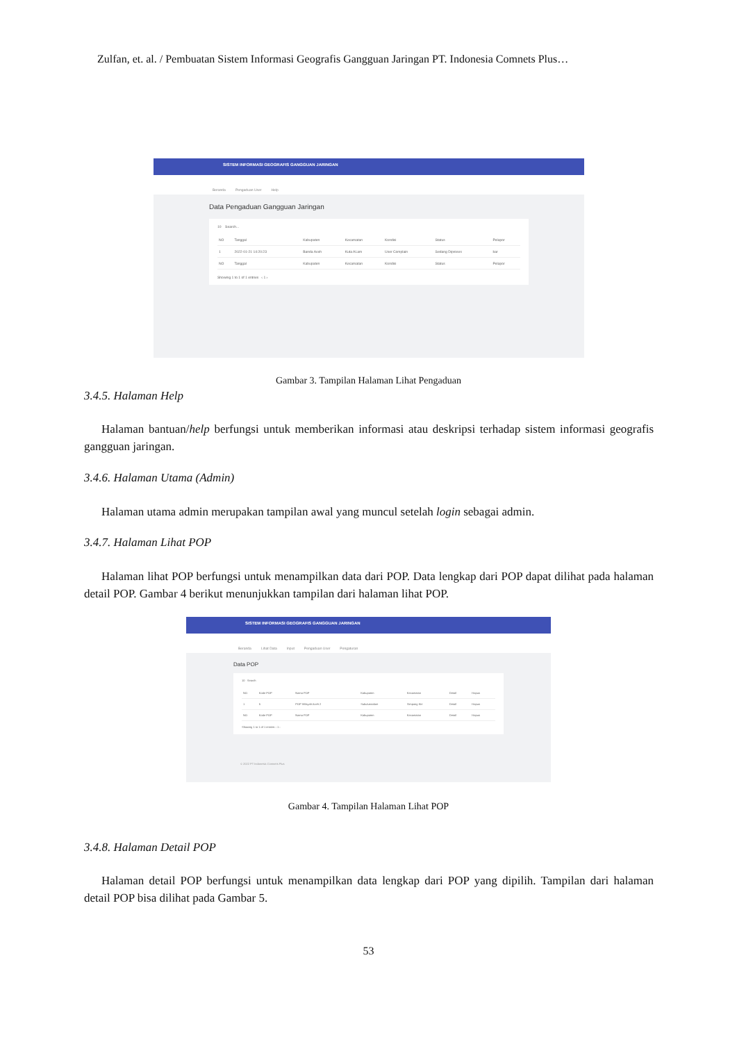Zulfan, et. al. / Pembuatan Sistem Informasi Geografis Gangguan Jaringan PT. Indonesia Comnets Plus…
SISTEM INFORMASI GEOGRAFIS GANGGUAN JARINGAN
Beranda Pengaduan User Help
Data Pengaduan Gangguan Jaringan
10 Search...
| NO | Tanggal | Kabupaten | Kecamatan | Kondisi | Status | Pelapor |
| --- | --- | --- | --- | --- | --- | --- |
| 1 | 2022-01-21 14:20:23 | Banda Aceh | Kuta ALam | User Complain | Sedang Diproses | bar |
| NO | Tanggal | Kabupaten | Kecamatan | Kondisi | Status | Pelapor |
Showing 1 to 1 of 1 entries ‹ 1 ›
Gambar 3. Tampilan Halaman Lihat Pengaduan
3.4.5. Halaman Help
Halaman bantuan/help berfungsi untuk memberikan informasi atau deskripsi terhadap sistem informasi geografis gangguan jaringan.
3.4.6. Halaman Utama (Admin)
Halaman utama admin merupakan tampilan awal yang muncul setelah login sebagai admin.
3.4.7. Halaman Lihat POP
Halaman lihat POP berfungsi untuk menampilkan data dari POP. Data lengkap dari POP dapat dilihat pada halaman detail POP. Gambar 4 berikut menunjukkan tampilan dari halaman lihat POP.
SISTEM INFORMASI GEOGRAFIS GANGGUAN JARINGAN
Beranda Lihat Data Input Pengaduan User Pengaturan
Data POP
10 Search
| NO | Kode POP | Nama POP | Kabupaten | Kecamatan | Detail | Hapus |
| --- | --- | --- | --- | --- | --- | --- |
| 1 | 5 | POP Wilayah Aceh 2 | Subulussalam | Simpang Kiri | Detail | Hapus |
| NO | Kode POP | Nama POP | Kabupaten | Kecamatan | Detail | Hapus |
Showing 1 to 1 of 1 entries ‹ 1 ›
© 2022 PT Indonesia Comnets Plus
Gambar 4. Tampilan Halaman Lihat POP
3.4.8. Halaman Detail POP
Halaman detail POP berfungsi untuk menampilkan data lengkap dari POP yang dipilih. Tampilan dari halaman detail POP bisa dilihat pada Gambar 5.
53